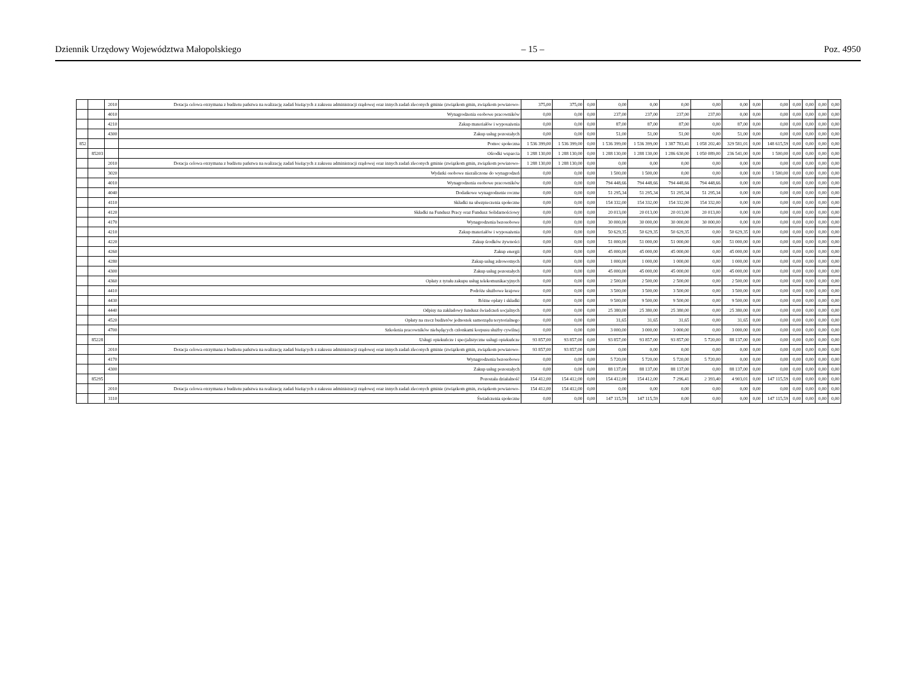Dziennik Urzędowy Województwa Małopolskiego – 15 – Poz. 4950
| | | 2010 | Dotacja celowa otrzymana z budżetu państwa na realizację zadań bieżących z zakresu administracji rządowej oraz innych zadań zleconych gminie (związkom gmin, związkom powiatowo- | 375,00 | 375,00 | 0,00 | 0,00 | 0,00 | 0,00 | 0,00 | 0,00 | 0,00 | 0,00 | 0,00 | 0,00 | 0,00 | 0,00 |
| | | 4010 | Wynagrodzenia osobowe pracowników | 0,00 | 0,00 | 0,00 | 237,00 | 237,00 | 237,00 | 237,00 | 0,00 | 0,00 | 0,00 | 0,00 | 0,00 | 0,00 | 0,00 |
| | | 4210 | Zakup materiałów i wyposażenia | 0,00 | 0,00 | 0,00 | 87,00 | 87,00 | 87,00 | 0,00 | 87,00 | 0,00 | 0,00 | 0,00 | 0,00 | 0,00 | 0,00 |
| | | 4300 | Zakup usług pozostałych | 0,00 | 0,00 | 0,00 | 51,00 | 51,00 | 51,00 | 0,00 | 51,00 | 0,00 | 0,00 | 0,00 | 0,00 | 0,00 | 0,00 |
| 852 | | | Pomoc społeczna | 1 536 399,00 | 1 536 399,00 | 0,00 | 1 536 399,00 | 1 536 399,00 | 1 387 783,41 | 1 058 202,40 | 329 581,01 | 0,00 | 148 615,59 | 0,00 | 0,00 | 0,00 | 0,00 |
| | 85203 | | Ośrodki wsparcia | 1 288 130,00 | 1 288 130,00 | 0,00 | 1 288 130,00 | 1 288 130,00 | 1 286 630,00 | 1 050 089,00 | 236 541,00 | 0,00 | 1 500,00 | 0,00 | 0,00 | 0,00 | 0,00 |
| | | 2010 | Dotacja celowa otrzymana z budżetu państwa na realizację zadań bieżących z zakresu administracji rządowej oraz innych zadań zleconych gminie (związkom gmin, związkom powiatowo- | 1 288 130,00 | 1 288 130,00 | 0,00 | 0,00 | 0,00 | 0,00 | 0,00 | 0,00 | 0,00 | 0,00 | 0,00 | 0,00 | 0,00 | 0,00 |
| | | 3020 | Wydatki osobowe niezaliczone do wynagrodzeń | 0,00 | 0,00 | 0,00 | 1 500,00 | 1 500,00 | 0,00 | 0,00 | 0,00 | 0,00 | 1 500,00 | 0,00 | 0,00 | 0,00 | 0,00 |
| | | 4010 | Wynagrodzenia osobowe pracowników | 0,00 | 0,00 | 0,00 | 794 448,66 | 794 448,66 | 794 448,66 | 794 448,66 | 0,00 | 0,00 | 0,00 | 0,00 | 0,00 | 0,00 | 0,00 |
| | | 4040 | Dodatkowe wynagrodzenie roczne | 0,00 | 0,00 | 0,00 | 51 295,34 | 51 295,34 | 51 295,34 | 51 295,34 | 0,00 | 0,00 | 0,00 | 0,00 | 0,00 | 0,00 | 0,00 |
| | | 4110 | Składki na ubezpieczenia społeczne | 0,00 | 0,00 | 0,00 | 154 332,00 | 154 332,00 | 154 332,00 | 154 332,00 | 0,00 | 0,00 | 0,00 | 0,00 | 0,00 | 0,00 | 0,00 |
| | | 4120 | Składki na Fundusz Pracy oraz Fundusz Solidarnościowy | 0,00 | 0,00 | 0,00 | 20 013,00 | 20 013,00 | 20 013,00 | 20 013,00 | 0,00 | 0,00 | 0,00 | 0,00 | 0,00 | 0,00 | 0,00 |
| | | 4170 | Wynagrodzenia bezosobowe | 0,00 | 0,00 | 0,00 | 30 000,00 | 30 000,00 | 30 000,00 | 30 000,00 | 0,00 | 0,00 | 0,00 | 0,00 | 0,00 | 0,00 | 0,00 |
| | | 4210 | Zakup materiałów i wyposażenia | 0,00 | 0,00 | 0,00 | 50 629,35 | 50 629,35 | 50 629,35 | 0,00 | 50 629,35 | 0,00 | 0,00 | 0,00 | 0,00 | 0,00 | 0,00 |
| | | 4220 | Zakup środków żywności | 0,00 | 0,00 | 0,00 | 51 000,00 | 51 000,00 | 51 000,00 | 0,00 | 51 000,00 | 0,00 | 0,00 | 0,00 | 0,00 | 0,00 | 0,00 |
| | | 4260 | Zakup energii | 0,00 | 0,00 | 0,00 | 45 000,00 | 45 000,00 | 45 000,00 | 0,00 | 45 000,00 | 0,00 | 0,00 | 0,00 | 0,00 | 0,00 | 0,00 |
| | | 4280 | Zakup usług zdrowotnych | 0,00 | 0,00 | 0,00 | 1 000,00 | 1 000,00 | 1 000,00 | 0,00 | 1 000,00 | 0,00 | 0,00 | 0,00 | 0,00 | 0,00 | 0,00 |
| | | 4300 | Zakup usług pozostałych | 0,00 | 0,00 | 0,00 | 45 000,00 | 45 000,00 | 45 000,00 | 0,00 | 45 000,00 | 0,00 | 0,00 | 0,00 | 0,00 | 0,00 | 0,00 |
| | | 4360 | Opłaty z tytułu zakupu usług telekomunikacyjnych | 0,00 | 0,00 | 0,00 | 2 500,00 | 2 500,00 | 2 500,00 | 0,00 | 2 500,00 | 0,00 | 0,00 | 0,00 | 0,00 | 0,00 | 0,00 |
| | | 4410 | Podróże służbowe krajowe | 0,00 | 0,00 | 0,00 | 3 500,00 | 3 500,00 | 3 500,00 | 0,00 | 3 500,00 | 0,00 | 0,00 | 0,00 | 0,00 | 0,00 | 0,00 |
| | | 4430 | Różne opłaty i składki | 0,00 | 0,00 | 0,00 | 9 500,00 | 9 500,00 | 9 500,00 | 0,00 | 9 500,00 | 0,00 | 0,00 | 0,00 | 0,00 | 0,00 | 0,00 |
| | | 4440 | Odpisy na zakładowy fundusz świadczeń socjalnych | 0,00 | 0,00 | 0,00 | 25 380,00 | 25 380,00 | 25 380,00 | 0,00 | 25 380,00 | 0,00 | 0,00 | 0,00 | 0,00 | 0,00 | 0,00 |
| | | 4520 | Opłaty na rzecz budżetów jednostek samorządu terytorialnego | 0,00 | 0,00 | 0,00 | 31,65 | 31,65 | 31,65 | 0,00 | 31,65 | 0,00 | 0,00 | 0,00 | 0,00 | 0,00 | 0,00 |
| | | 4700 | Szkolenia pracowników niebędących członkami korpusu służby cywilnej | 0,00 | 0,00 | 0,00 | 3 000,00 | 3 000,00 | 3 000,00 | 0,00 | 3 000,00 | 0,00 | 0,00 | 0,00 | 0,00 | 0,00 | 0,00 |
| | 85228 | | Usługi opiekuńcze i specjalistyczne usługi opiekuńcze | 93 857,00 | 93 857,00 | 0,00 | 93 857,00 | 93 857,00 | 93 857,00 | 5 720,00 | 88 137,00 | 0,00 | 0,00 | 0,00 | 0,00 | 0,00 | 0,00 |
| | | 2010 | Dotacja celowa otrzymana z budżetu państwa na realizację zadań bieżących z zakresu administracji rządowej oraz innych zadań zleconych gminie (związkom gmin, związkom powiatowo- | 93 857,00 | 93 857,00 | 0,00 | 0,00 | 0,00 | 0,00 | 0,00 | 0,00 | 0,00 | 0,00 | 0,00 | 0,00 | 0,00 | 0,00 |
| | | 4170 | Wynagrodzenia bezosobowe | 0,00 | 0,00 | 0,00 | 5 720,00 | 5 720,00 | 5 720,00 | 5 720,00 | 0,00 | 0,00 | 0,00 | 0,00 | 0,00 | 0,00 | 0,00 |
| | | 4300 | Zakup usług pozostałych | 0,00 | 0,00 | 0,00 | 88 137,00 | 88 137,00 | 88 137,00 | 0,00 | 88 137,00 | 0,00 | 0,00 | 0,00 | 0,00 | 0,00 | 0,00 |
| | 85295 | | Pozostała działalność | 154 412,00 | 154 412,00 | 0,00 | 154 412,00 | 154 412,00 | 7 296,41 | 2 393,40 | 4 903,01 | 0,00 | 147 115,59 | 0,00 | 0,00 | 0,00 | 0,00 |
| | | 2010 | Dotacja celowa otrzymana z budżetu państwa na realizację zadań bieżących z zakresu administracji rządowej oraz innych zadań zleconych gminie (związkom gmin, związkom powiatowo- | 154 412,00 | 154 412,00 | 0,00 | 0,00 | 0,00 | 0,00 | 0,00 | 0,00 | 0,00 | 0,00 | 0,00 | 0,00 | 0,00 | 0,00 |
| | | 3110 | Świadczenia społeczne | 0,00 | 0,00 | 0,00 | 147 115,59 | 147 115,59 | 0,00 | 0,00 | 0,00 | 0,00 | 147 115,59 | 0,00 | 0,00 | 0,00 | 0,00 |